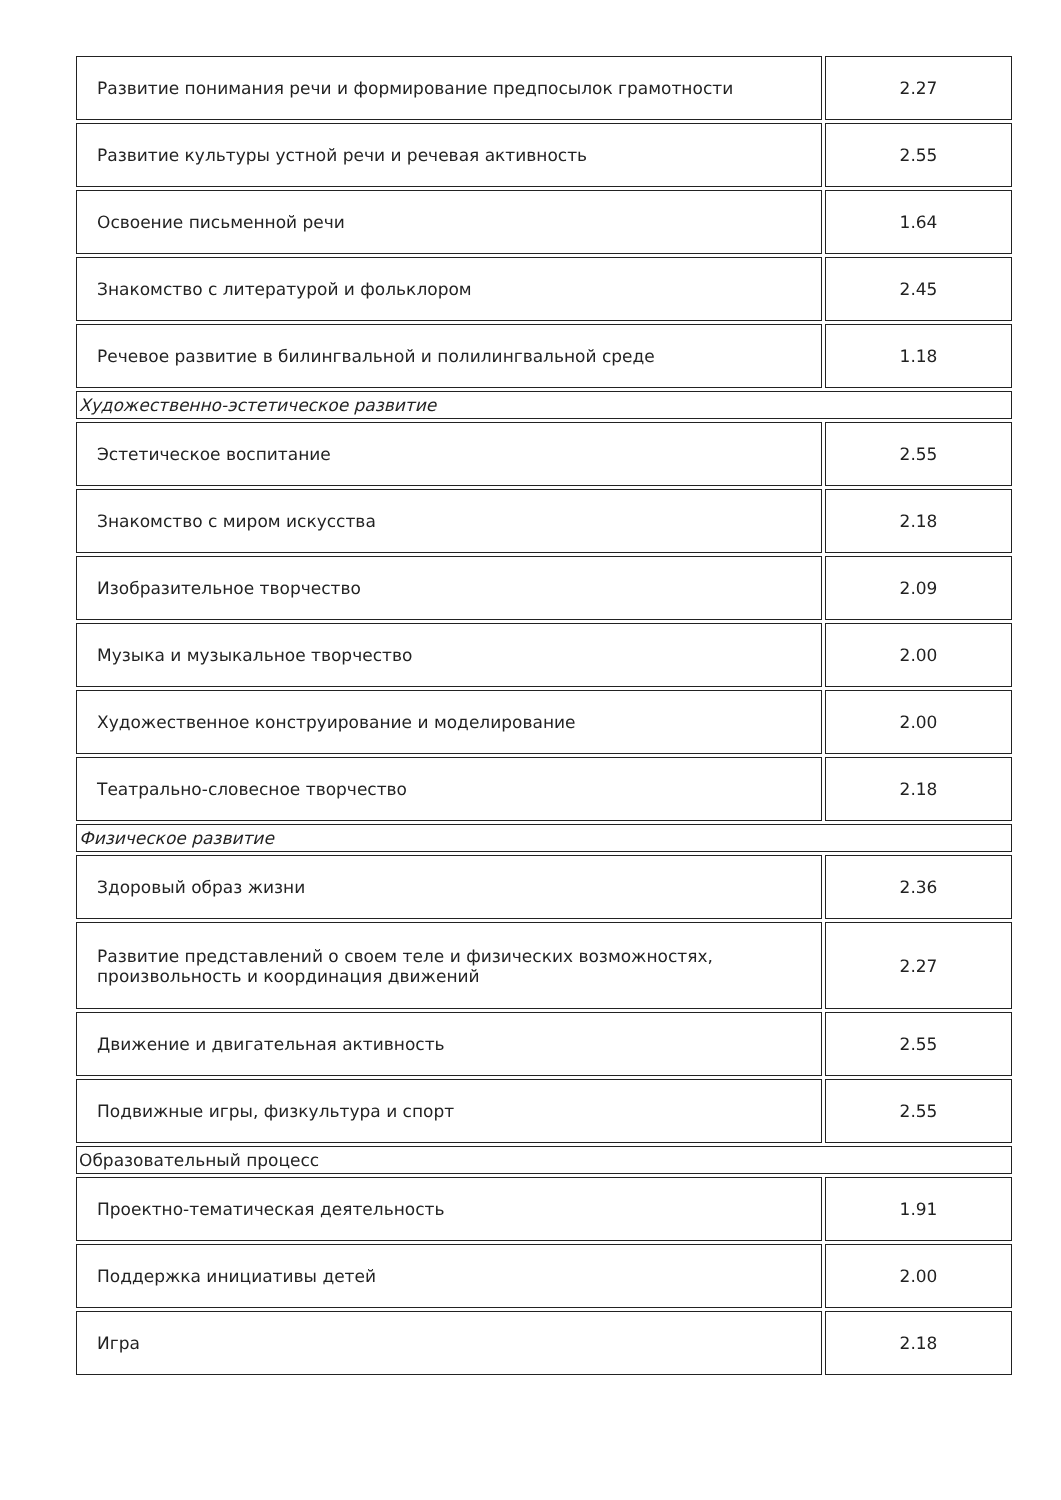| Развитие понимания речи и формирование предпосылок грамотности | 2.27 |
| Развитие культуры устной речи и речевая активность | 2.55 |
| Освоение письменной речи | 1.64 |
| Знакомство с литературой и фольклором | 2.45 |
| Речевое развитие в билингвальной и полилингвальной среде | 1.18 |
| Художественно-эстетическое развитие | |
| Эстетическое воспитание | 2.55 |
| Знакомство с миром искусства | 2.18 |
| Изобразительное творчество | 2.09 |
| Музыка и музыкальное творчество | 2.00 |
| Художественное конструирование и моделирование | 2.00 |
| Театрально-словесное творчество | 2.18 |
| Физическое развитие | |
| Здоровый образ жизни | 2.36 |
| Развитие представлений о своем теле и физических возможностях, произвольность и координация движений | 2.27 |
| Движение и двигательная активность | 2.55 |
| Подвижные игры, физкультура и спорт | 2.55 |
| Образовательный процесс | |
| Проектно-тематическая деятельность | 1.91 |
| Поддержка инициативы детей | 2.00 |
| Игра | 2.18 |